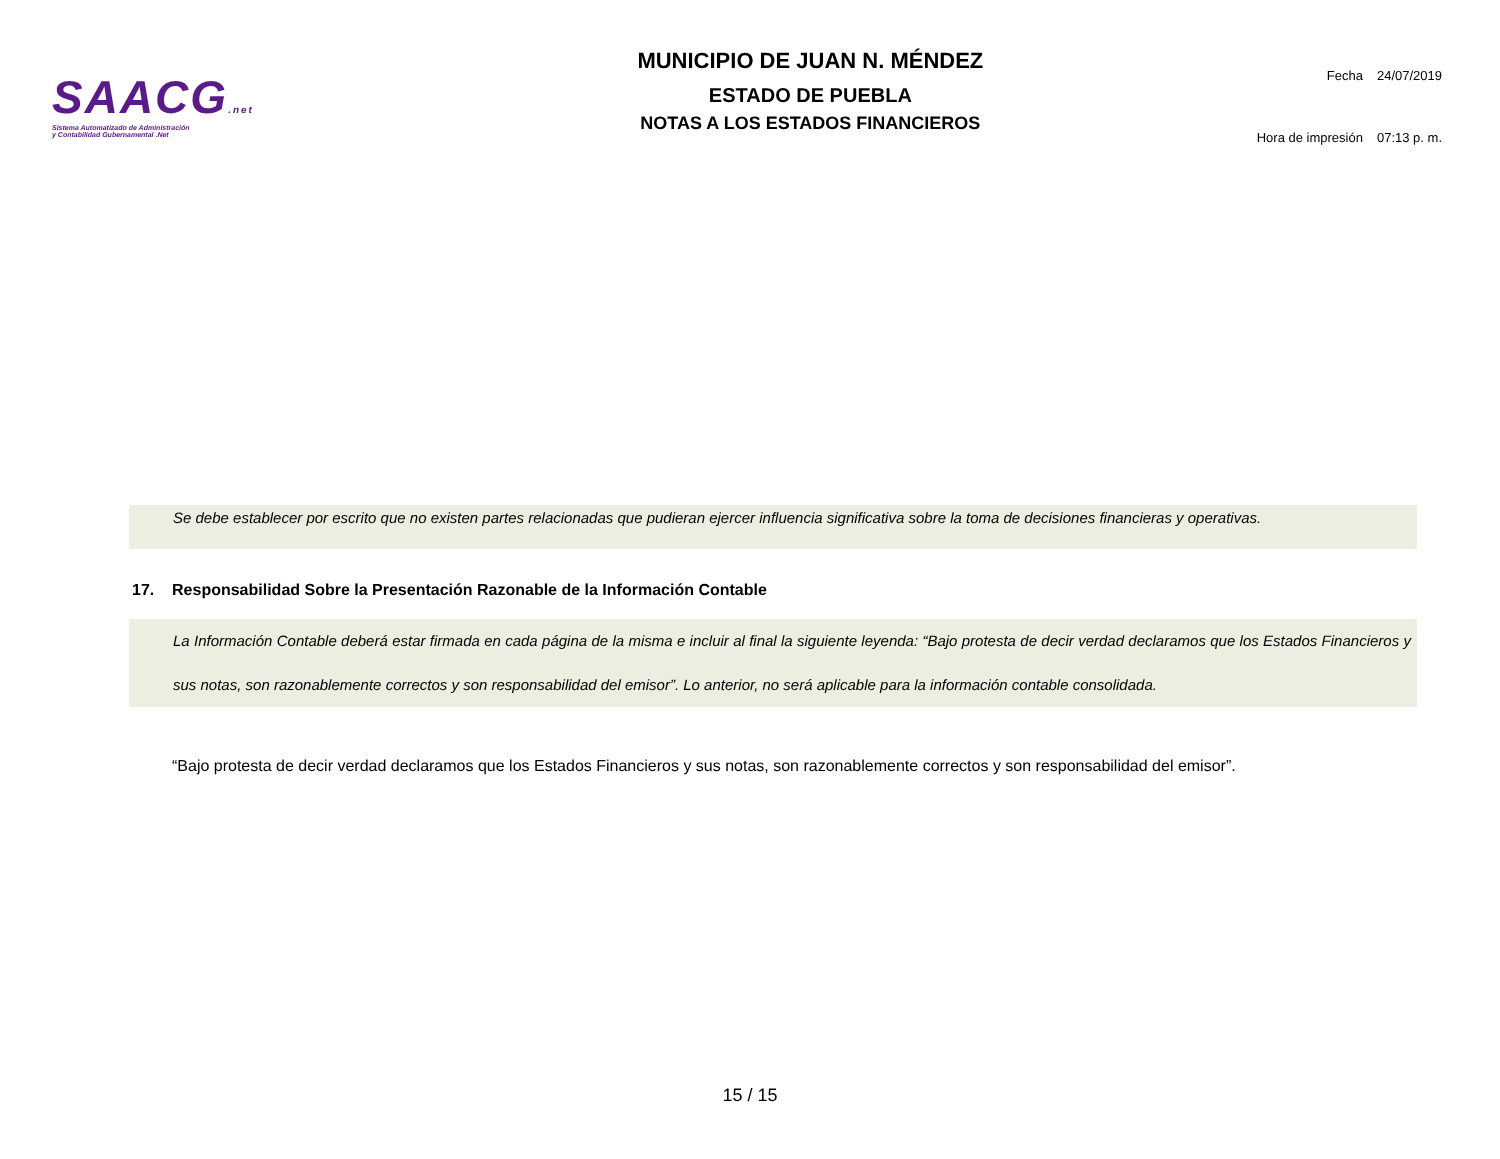SAACG.net
Sistema Automatizado de Administración
y Contabilidad Gubernamental .Net
MUNICIPIO DE JUAN N. MÉNDEZ
ESTADO DE PUEBLA
NOTAS A LOS ESTADOS FINANCIEROS
| Fecha | 24/07/2019 |
| Hora de impresión | 07:13 p. m. |
Se debe establecer por escrito que no existen partes relacionadas que pudieran ejercer influencia significativa sobre la toma de decisiones financieras y operativas.
17. Responsabilidad Sobre la Presentación Razonable de la Información Contable
La Información Contable deberá estar firmada en cada página de la misma e incluir al final la siguiente leyenda: “Bajo protesta de decir verdad declaramos que los Estados Financieros y sus notas, son razonablemente correctos y son responsabilidad del emisor”. Lo anterior, no será aplicable para la información contable consolidada.
“Bajo protesta de decir verdad declaramos que los Estados Financieros y sus notas, son razonablemente correctos y son responsabilidad del emisor”.
15 / 15